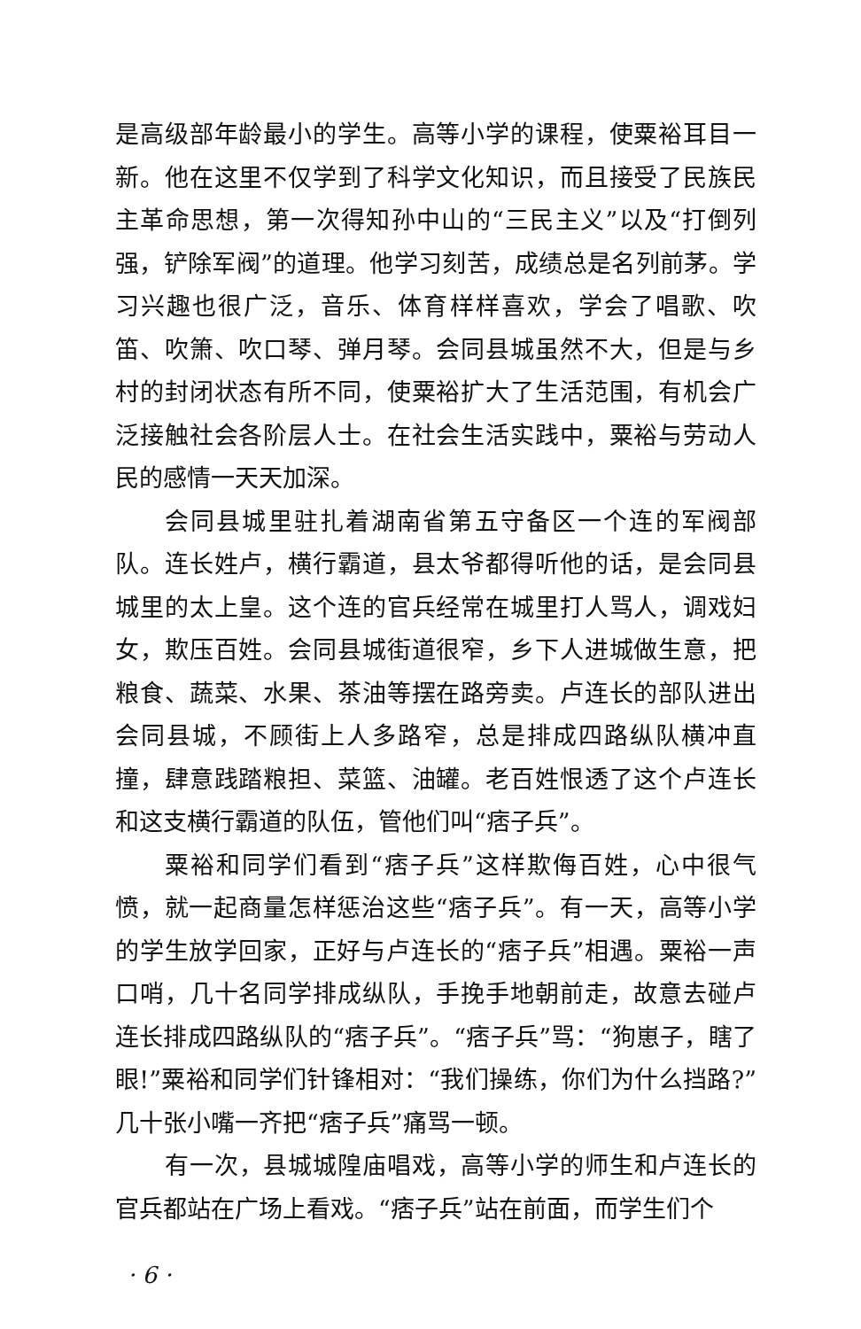是高级部年龄最小的学生。高等小学的课程，使粟裕耳目一新。他在这里不仅学到了科学文化知识，而且接受了民族民主革命思想，第一次得知孙中山的“三民主义”以及“打倒列强，铲除军阀”的道理。他学习刻苦，成绩总是名列前茅。学习兴趣也很广泛，音乐、体育样样喜欢，学会了唱歌、吹笛、吹箫、吹口琴、弹月琴。会同县城虽然不大，但是与乡村的封闭状态有所不同，使粟裕扩大了生活范围，有机会广泛接触社会各阶层人士。在社会生活实践中，粟裕与劳动人民的感情一天天加深。
会同县城里驻扎着湖南省第五守备区一个连的军阀部队。连长姓卢，横行霸道，县太爷都得听他的话，是会同县城里的太上皇。这个连的官兵经常在城里打人骂人，调戏妇女，欺压百姓。会同县城街道很窄，乡下人进城做生意，把粮食、蔬菜、水果、茶油等摆在路旁卖。卢连长的部队进出会同县城，不顾街上人多路窄，总是排成四路纵队横冲直撞，肆意践踏粮担、菜篮、油罐。老百姓恨透了这个卢连长和这支横行霸道的队伍，管他们叫“痞子兵”。
粟裕和同学们看到“痞子兵”这样欺侮百姓，心中很气愤，就一起商量怎样惩治这些“痞子兵”。有一天，高等小学的学生放学回家，正好与卢连长的“痞子兵”相遇。粟裕一声口哨，几十名同学排成纵队，手挽手地朝前走，故意去碰卢连长排成四路纵队的“痞子兵”。“痞子兵”骂：“狗崽子，瞎了眼!”粟裕和同学们针锋相对：“我们操练，你们为什么挡路?”几十张小嘴一齐把“痞子兵”痛骂一顿。
有一次，县城城隍庙唱戏，高等小学的师生和卢连长的官兵都站在广场上看戏。“痞子兵”站在前面，而学生们个
· 6 ·